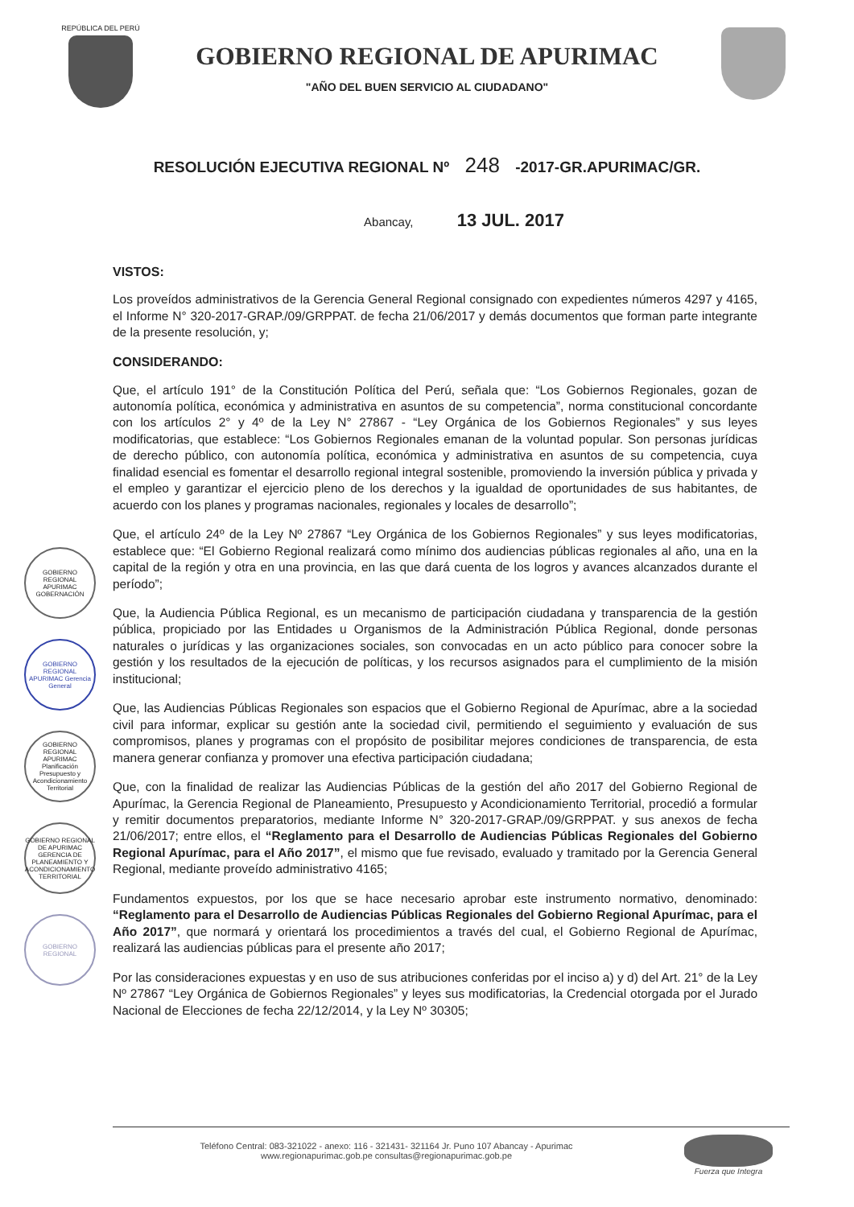REPÚBLICA DEL PERÚ
GOBIERNO REGIONAL DE APURIMAC
"AÑO DEL BUEN SERVICIO AL CIUDADANO"
RESOLUCIÓN EJECUTIVA REGIONAL Nº 248 -2017-GR.APURIMAC/GR.
Abancay, 13 JUL. 2017
GOBIERNO REGIONAL APURIMAC GOBERNACIÓN
GOBIERNO REGIONAL APURIMAC Gerencia General
GOBIERNO REGIONAL APURIMAC Planificación Presupuesto y Acondicionamiento Territorial
GOBIERNO REGIONAL DE APURIMAC GERENCIA DE PLANEAMIENTO Y ACONDICIONAMIENTO TERRITORIAL
GOBIERNO REGIONAL
VISTOS:
Los proveídos administrativos de la Gerencia General Regional consignado con expedientes números 4297 y 4165, el Informe N° 320-2017-GRAP./09/GRPPAT. de fecha 21/06/2017 y demás documentos que forman parte integrante de la presente resolución, y;
CONSIDERANDO:
Que, el artículo 191° de la Constitución Política del Perú, señala que: “Los Gobiernos Regionales, gozan de autonomía política, económica y administrativa en asuntos de su competencia”, norma constitucional concordante con los artículos 2° y 4º de la Ley N° 27867 - “Ley Orgánica de los Gobiernos Regionales” y sus leyes modificatorias, que establece: “Los Gobiernos Regionales emanan de la voluntad popular. Son personas jurídicas de derecho público, con autonomía política, económica y administrativa en asuntos de su competencia, cuya finalidad esencial es fomentar el desarrollo regional integral sostenible, promoviendo la inversión pública y privada y el empleo y garantizar el ejercicio pleno de los derechos y la igualdad de oportunidades de sus habitantes, de acuerdo con los planes y programas nacionales, regionales y locales de desarrollo”;
Que, el artículo 24º de la Ley Nº 27867 “Ley Orgánica de los Gobiernos Regionales” y sus leyes modificatorias, establece que: “El Gobierno Regional realizará como mínimo dos audiencias públicas regionales al año, una en la capital de la región y otra en una provincia, en las que dará cuenta de los logros y avances alcanzados durante el período”;
Que, la Audiencia Pública Regional, es un mecanismo de participación ciudadana y transparencia de la gestión pública, propiciado por las Entidades u Organismos de la Administración Pública Regional, donde personas naturales o jurídicas y las organizaciones sociales, son convocadas en un acto público para conocer sobre la gestión y los resultados de la ejecución de políticas, y los recursos asignados para el cumplimiento de la misión institucional;
Que, las Audiencias Públicas Regionales son espacios que el Gobierno Regional de Apurímac, abre a la sociedad civil para informar, explicar su gestión ante la sociedad civil, permitiendo el seguimiento y evaluación de sus compromisos, planes y programas con el propósito de posibilitar mejores condiciones de transparencia, de esta manera generar confianza y promover una efectiva participación ciudadana;
Que, con la finalidad de realizar las Audiencias Públicas de la gestión del año 2017 del Gobierno Regional de Apurímac, la Gerencia Regional de Planeamiento, Presupuesto y Acondicionamiento Territorial, procedió a formular y remitir documentos preparatorios, mediante Informe N° 320-2017-GRAP./09/GRPPAT. y sus anexos de fecha 21/06/2017; entre ellos, el “Reglamento para el Desarrollo de Audiencias Públicas Regionales del Gobierno Regional Apurímac, para el Año 2017”, el mismo que fue revisado, evaluado y tramitado por la Gerencia General Regional, mediante proveído administrativo 4165;
Fundamentos expuestos, por los que se hace necesario aprobar este instrumento normativo, denominado: “Reglamento para el Desarrollo de Audiencias Públicas Regionales del Gobierno Regional Apurímac, para el Año 2017”, que normará y orientará los procedimientos a través del cual, el Gobierno Regional de Apurímac, realizará las audiencias públicas para el presente año 2017;
Por las consideraciones expuestas y en uso de sus atribuciones conferidas por el inciso a) y d) del Art. 21° de la Ley Nº 27867 “Ley Orgánica de Gobiernos Regionales” y leyes sus modificatorias, la Credencial otorgada por el Jurado Nacional de Elecciones de fecha 22/12/2014, y la Ley Nº 30305;
Teléfono Central: 083-321022 - anexo: 116 - 321431- 321164 Jr. Puno 107 Abancay - Apurimac
www.regionapurimac.gob.pe consultas@regionapurimac.gob.pe
Fuerza que Integra